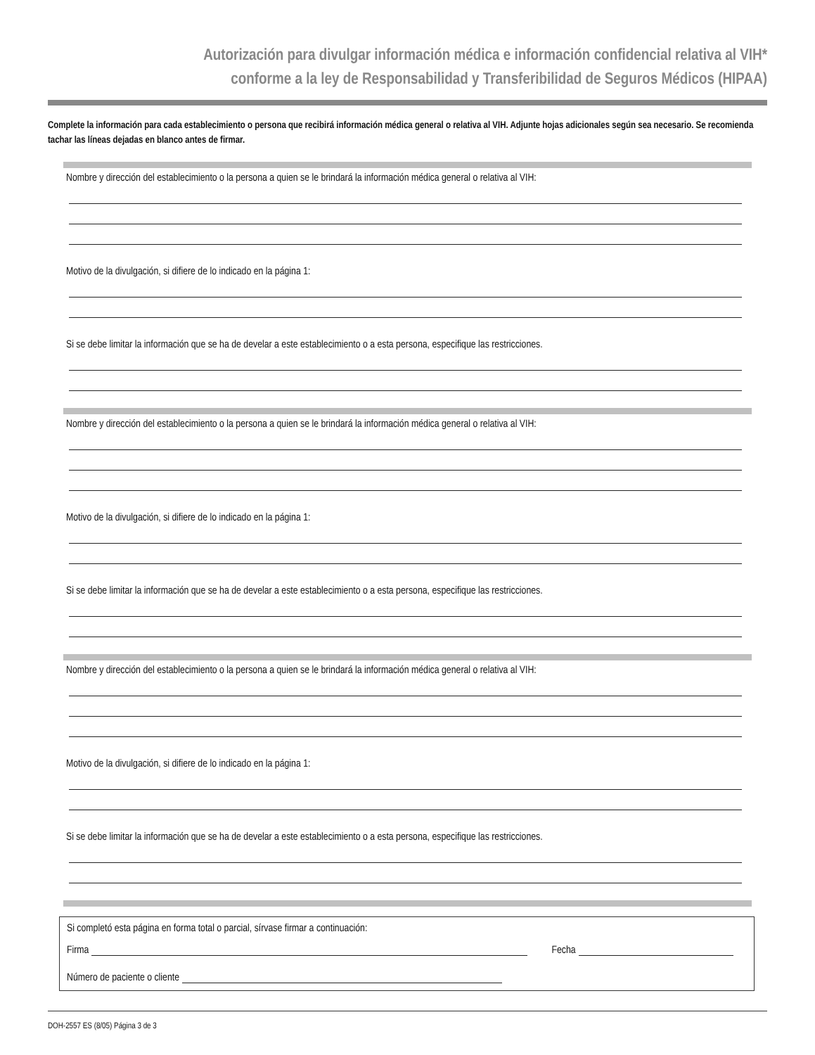Autorización para divulgar información médica e información confidencial relativa al VIH*
conforme a la ley de Responsabilidad y Transferibilidad de Seguros Médicos (HIPAA)
Complete la información para cada establecimiento o persona que recibirá información médica general o relativa al VIH. Adjunte hojas adicionales según sea necesario. Se recomienda tachar las líneas dejadas en blanco antes de firmar.
Nombre y dirección del establecimiento o la persona a quien se le brindará la información médica general o relativa al VIH:
Motivo de la divulgación, si difiere de lo indicado en la página 1:
Si se debe limitar la información que se ha de develar a este establecimiento o a esta persona, especifique las restricciones.
Nombre y dirección del establecimiento o la persona a quien se le brindará la información médica general o relativa al VIH:
Motivo de la divulgación, si difiere de lo indicado en la página 1:
Si se debe limitar la información que se ha de develar a este establecimiento o a esta persona, especifique las restricciones.
Nombre y dirección del establecimiento o la persona a quien se le brindará la información médica general o relativa al VIH:
Motivo de la divulgación, si difiere de lo indicado en la página 1:
Si se debe limitar la información que se ha de develar a este establecimiento o a esta persona, especifique las restricciones.
Si completó esta página en forma total o parcial, sírvase firmar a continuación:
Firma Fecha
Número de paciente o cliente
DOH-2557 ES (8/05) Página 3 de 3